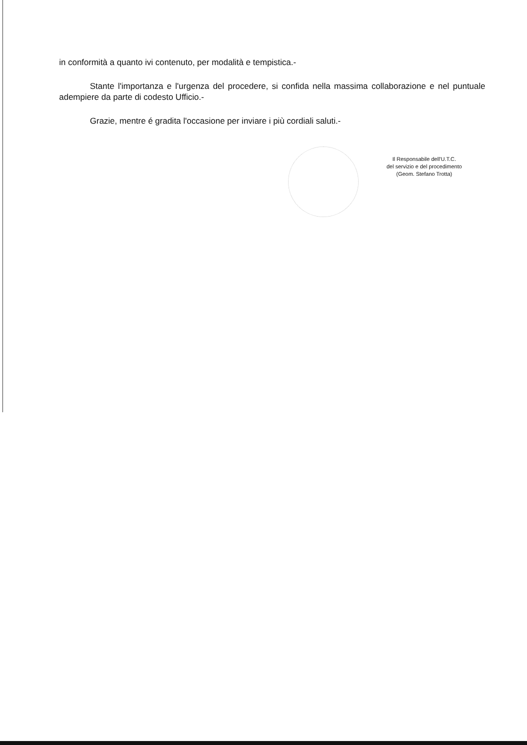in conformità a quanto ivi contenuto, per modalità e tempistica.-
Stante l'importanza e l'urgenza del procedere, si confida nella massima collaborazione e nel puntuale adempiere da parte di codesto Ufficio.-
Grazie, mentre é gradita l'occasione per inviare i più cordiali saluti.-
Il Responsabile dell'U.T.C.
del servizio e del procedimento
(Geom. Stefano Trotta)